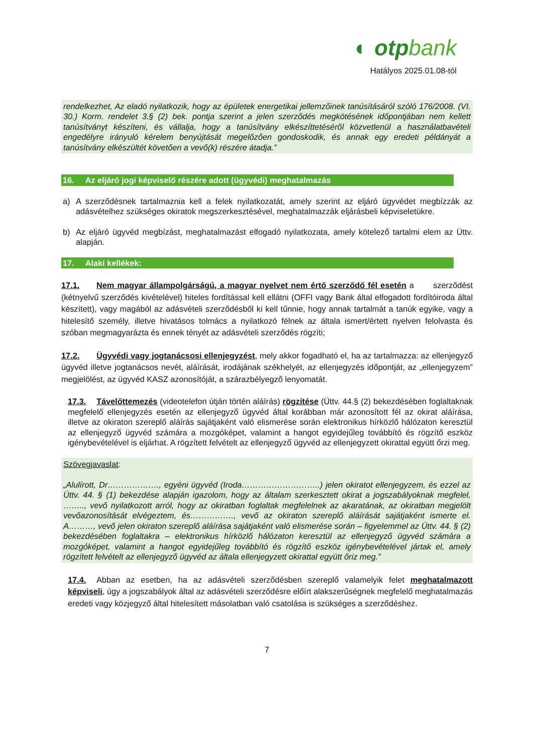◐ otpbank
Hatályos 2025.01.08-tól
rendelkezhet, Az eladó nyilatkozik, hogy az épületek energetikai jellemzőinek tanúsításáról szóló 176/2008. (VI. 30.) Korm. rendelet 3.§ (2) bek. pontja szerint a jelen szerződés megkötésének időpontjában nem kellett tanúsítványt készíteni, és vállalja, hogy a tanúsítvány elkészíttetéséről közvetlenül a használatbavételi engedélyre irányuló kérelem benyújtását megelőzően gondoskodik, és annak egy eredeti példányát a tanúsítvány elkészültét követően a vevő(k) részére átadja.”
16. Az eljáró jogi képviselő részére adott (ügyvédi) meghatalmazás
a) A szerződésnek tartalmaznia kell a felek nyilatkozatát, amely szerint az eljáró ügyvédet megbízzák az adásvételhez szükséges okiratok megszerkesztésével, meghatalmazzák eljárásbeli képviseletükre.
b) Az eljáró ügyvéd megbízást, meghatalmazást elfogadó nyilatkozata, amely kötelező tartalmi elem az Üttv. alapján.
17. Alaki kellékek:
17.1. Nem magyar állampolgárságú, a magyar nyelvet nem értő szerződő fél esetén a szerződést (kétnyelvű szerződés kivételével) hiteles fordítással kell ellátni (OFFI vagy Bank által elfogadott fordítóiroda által készített), vagy magából az adásvételi szerződésből ki kell tűnnie, hogy annak tartalmát a tanúk egyike, vagy a hitelesítő személy, illetve hivatásos tolmács a nyilatkozó félnek az általa ismert/értett nyelven felolvasta és szóban megmagyarázta és ennek tényét az adásvételi szerződés rögzíti;
17.2. Ügyvédi vagy jogtanácsosi ellenjegyzést, mely akkor fogadható el, ha az tartalmazza: az ellenjegyző ügyvéd illetve jogtanácsos nevét, aláírását, irodájának székhelyét, az ellenjegyzés időpontját, az „ellenjegyzem” megjelölést, az ügyvéd KASZ azonosítóját, a szárazbélyegző lenyomatát.
17.3. Távelőttemezés (videotelefon útján történ aláírás) rögzítése (Üttv. 44.§ (2) bekezdésében foglaltaknak megfelelő ellenjegyzés esetén az ellenjegyző ügyvéd által korábban már azonosított fél az okirat aláírása, illetve az okiraton szereplő aláírás sajátjaként való elismerése során elektronikus hírközlő hálózaton keresztül az ellenjegyző ügyvéd számára a mozgóképet, valamint a hangot egyidejűleg továbbító és rögzítő eszköz igénybevételével is eljárhat. A rögzített felvételt az ellenjegyző ügyvéd az ellenjegyzett okirattal együtt őrzi meg.
Szövegjavaslat:
„Alulírott, Dr………………., egyéni ügyvéd (Iroda………………………..) jelen okiratot ellenjegyzem, és ezzel az Üttv. 44. § (1) bekezdése alapján igazolom, hogy az általam szerkesztett okirat a jogszabályoknak megfelel, …….., vevő nyilatkozott arról, hogy az okiratban foglaltak megfelelnek az akaratának, az okiratban megjelölt vevőazonosítását elvégeztem, és……………., vevő az okiraton szereplő aláírását sajátjaként ismerte el. A………, vevő jelen okiraton szereplő aláírása sajátjaként való elismerése során – figyelemmel az Üttv. 44. § (2) bekezdésében foglaltakra – elektronikus hírközlő hálózaton keresztül az ellenjegyző ügyvéd számára a mozgóképet, valamint a hangot egyidejűleg továbbító és rögzítő eszköz igénybevételével jártak el, amely rögzített felvételt az ellenjegyző ügyvéd az általa ellenjegyzett okirattal együtt őriz meg.”
17.4. Abban az esetben, ha az adásvételi szerződésben szereplő valamelyik felet meghatalmazott képviseli, úgy a jogszabályok által az adásvételi szerződésre előírt alakszerűségnek megfelelő meghatalmazás eredeti vagy közjegyző által hitelesített másolatban való csatolása is szükséges a szerződéshez.
7